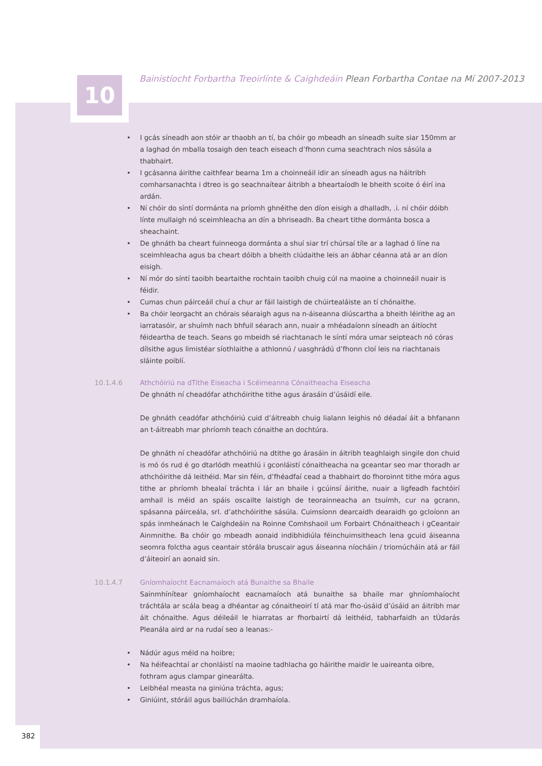10
Bainistíocht Forbartha Treoirlínte & Caighdeáin Plean Forbartha Contae na Mí 2007-2013
• I gcás síneadh aon stóir ar thaobh an tí, ba chóir go mbeadh an síneadh suite siar 150mm ar a laghad ón mballa tosaigh den teach eiseach d’fhonn cuma seachtrach níos sásúla a thabhairt.
• I gcásanna áirithe caithfear bearna 1m a choinneáil idir an síneadh agus na háitribh comharsanachta i dtreo is go seachnaítear áitribh a bheartaíodh le bheith scoite ó éirí ina ardán.
• Ní chóir do síntí dormánta na príomh ghnéithe den díon eisigh a dhalladh, .i. ní chóir dóibh línte mullaigh nó sceimhleacha an dín a bhriseadh. Ba cheart tithe dormánta bosca a sheachaint.
• De ghnáth ba cheart fuinneoga dormánta a shuí siar trí chúrsaí tíle ar a laghad ó líne na sceimhleacha agus ba cheart dóibh a bheith clúdaithe leis an ábhar céanna atá ar an díon eisigh.
• Ní mór do síntí taoibh beartaithe rochtain taoibh chuig cúl na maoine a choinneáil nuair is féidir.
• Cumas chun páirceáil chuí a chur ar fáil laistigh de chúirtealáiste an tí chónaithe.
• Ba chóir leorgacht an chórais séaraigh agus na n-áiseanna diúscartha a bheith léirithe ag an iarratasóir, ar shuímh nach bhfuil séarach ann, nuair a mhéadaíonn síneadh an áitíocht féideartha de teach. Seans go mbeidh sé riachtanach le síntí móra umar seipteach nó córas dílsithe agus limistéar síothlaithe a athlonnú / uasghrádú d’fhonn cloí leis na riachtanais sláinte poiblí.
10.1.4.6 Athchóiriú na dTithe Eiseacha i Scéimeanna Cónaitheacha Eiseacha
De ghnáth ní cheadófar athchóirithe tithe agus árasáin d’úsáidí eile.
De ghnáth ceadófar athchóiriú cuid d’áitreabh chuig lialann leighis nó déadaí áit a bhfanann an t-áitreabh mar phríomh teach cónaithe an dochtúra.
De ghnáth ní cheadófar athchóiriú na dtithe go árasáin in áitribh teaghlaigh singile don chuid is mó ós rud é go dtarlódh meathlú i gconláistí cónaitheacha na gceantar seo mar thoradh ar athchóirithe dá leithéid. Mar sin féin, d’fhéadfaí cead a thabhairt do fhoroinnt tithe móra agus tithe ar phríomh bhealaí tráchta i lár an bhaile i gcúinsí áirithe, nuair a ligfeadh fachtóirí amhail is méid an spáis oscailte laistigh de teorainneacha an tsuímh, cur na gcrann, spásanna páirceála, srl. d’athchóirithe sásúla. Cuimsíonn dearcaidh dearaidh go gcloíonn an spás inmheánach le Caighdeáin na Roinne Comhshaoil um Forbairt Chónaitheach i gCeantair Ainmnithe. Ba chóir go mbeadh aonaid indibhidiúla féinchuimsitheach lena gcuid áiseanna seomra folctha agus ceantair stórála bruscair agus áiseanna níocháin / triomúcháin atá ar fáil d’áiteoirí an aonaid sin.
10.1.4.7 Gníomhaíocht Eacnamaíoch atá Bunaithe sa Bhaile
Sainmhínítear gníomhaíocht eacnamaíoch atá bunaithe sa bhaile mar ghníomhaíocht tráchtála ar scála beag a dhéantar ag cónaitheoirí tí atá mar fho-úsáid d’úsáid an áitribh mar áit chónaithe. Agus déileáil le hiarratas ar fhorbairtí dá leithéid, tabharfaidh an tÚdarás Pleanála aird ar na rudaí seo a leanas:-
• Nádúr agus méid na hoibre;
• Na héifeachtaí ar chonláistí na maoine tadhlacha go háirithe maidir le uaireanta oibre, fothram agus clampar ginearálta.
• Leibhéal measta na giniúna tráchta, agus;
• Giniúint, stóráil agus bailiúchán dramhaíola.
382